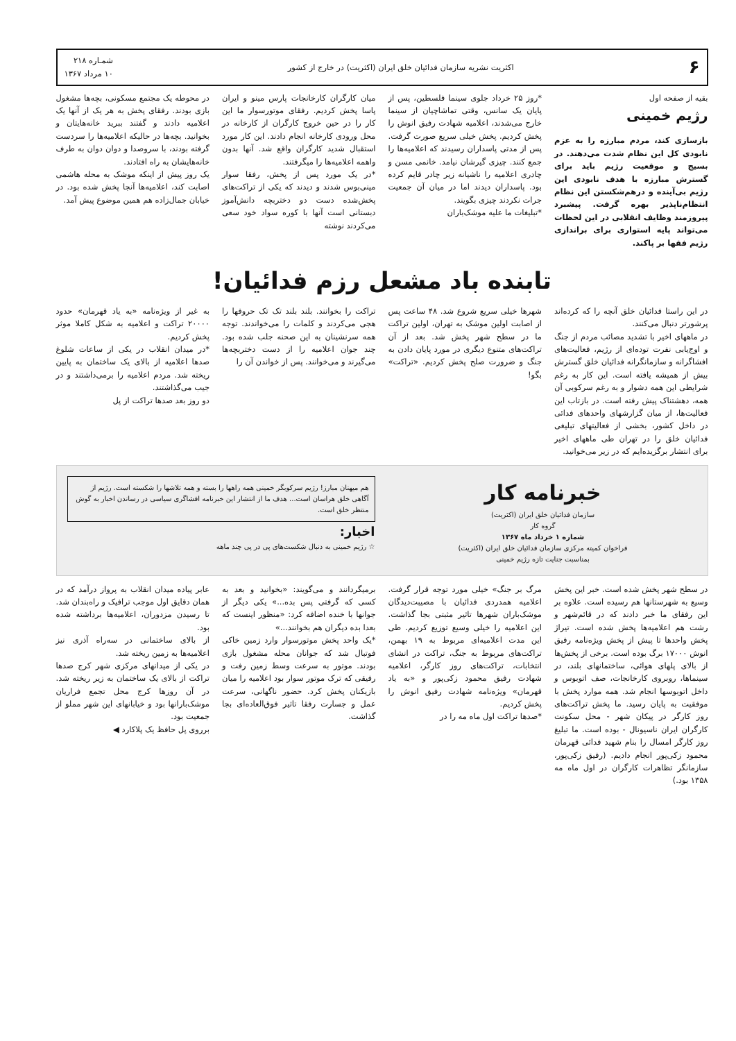۶ اکثریت نشریه سازمان فدائیان خلق ایران (اکثریت) در خارج از کشور شمـاره ۲۱۸
۱۰ مرداد ۱۳۶۷
بقیه از صفحه اول
رژیم خمینی
بازسازی کند، مردم مبارزه را به عزم نابودی کل این نظام شدت می‌دهند. در بسیج و موقعیت رژیم باید برای گسترش مبارزه با هدف نابودی این رژیم بی‌آینده و درهم‌شکستن این نظام انتظام‌ناپذیر بهره گرفت. پیشبرد پیروزمند وظایف انقلابی در این لحظات می‌تواند پایه استواری برای براندازی رژیم فقها بر پاکند.
*روز ۲۵ خرداد جلوی سینما فلسطین، پس از پایان یک سانس، وقتی تماشاچیان از سینما خارج می‌شدند، اعلامیه شهادت رفیق انوش را پخش کردیم. پخش خیلی سریع صورت گرفت. پس از مدتی پاسداران رسیدند که اعلامیه‌ها را جمع کنند. چیزی گیرشان نیامد. خانمی مسن و چادری اعلامیه را ناشیانه زیر چادر قایم کرده بود. پاسداران دیدند اما در میان آن جمعیت جرات نکردند چیزی بگویند.
*تبلیغات ما علیه موشک‌باران
میان کارگران کارخانجات پارس مینو و ایران پاسا پخش کردیم. رفقای موتورسوار ما این کار را در حین خروج کارگران از کارخانه در محل ورودی کارخانه انجام دادند. این کار مورد استقبال شدید کارگران واقع شد. آنها بدون واهمه اعلامیه‌ها را میگرفتند.
*در یک مورد پس از پخش، رفقا سوار مینی‌بوس شدند و دیدند که یکی از تراکت‌های پخش‌شده دست دو دختربچه دانش‌آموز دبستانی است آنها با کوره سواد خود سعی می‌کردند نوشته
در محوطه یک مجتمع مسکونی، بچه‌ها مشغول بازی بودند. رفقای پخش به هر یک از آنها یک اعلامیه دادند و گفتند ببرید خانه‌هایتان و بخوانید. بچه‌ها در حالیکه اعلامیه‌ها را سردست گرفته بودند، با سروصدا و دوان دوان به طرف خانه‌هایشان به راه افتادند.
یک روز پیش از اینکه موشک به محله هاشمی اصابت کند، اعلامیه‌ها آنجا پخش شده بود. در خیابان جمال‌زاده هم همین موضوع پیش آمد.
تابنده باد مشعل رزم فدائیان!
در این راستا فدائیان خلق آنچه را که کرده‌اند پرشورتر دنبال می‌کنند.
در ماههای اخیر با تشدید مصائب مردم از جنگ و اوج‌یابی نفرت توده‌ای از رژیم، فعالیت‌های افشاگرانه و سازمانگرانه فدائیان خلق گسترش بیش از همیشه یافته است. این کار به رغم شرایطی این همه دشوار و به رغم سرکوبی آن همه، دهشتناک پیش رفته است. در بازتاب این فعالیت‌ها، از میان گزارشهای واحدهای فدائی در داخل کشور، بخشی از فعالیتهای تبلیغی فدائیان خلق را در تهران طی ماههای اخیر برای انتشار برگزیده‌ایم که در زیر می‌خوانید.
شهرها خیلی سریع شروع شد. ۴۸ ساعت پس از اصابت اولین موشک به تهران، اولین تراکت ما در سطح شهر پخش شد. بعد از آن تراکت‌های متنوع دیگری در مورد پایان دادن به جنگ و ضرورت صلح پخش کردیم. «تراکت» بگو!
تراکت را بخوانند. بلند بلند تک تک حروفها را هجی می‌کردند و کلمات را می‌خواندند. توجه همه سرنشینان به این صحنه جلب شده بود. چند جوان اعلامیه را از دست دختربچه‌ها می‌گیرند و می‌خوانند. پس از خواندن آن را
به غیر از ویژه‌نامه «به یاد قهرمان» حدود ۲۰۰۰۰ تراکت و اعلامیه به شکل کاملا موثر پخش کردیم.
*در میدان انقلاب در یکی از ساعات شلوغ صدها اعلامیه از بالای یک ساختمان به پایین ریخته شد. مردم اعلامیه را برمی‌داشتند و در جیب می‌گذاشتند.
دو روز بعد صدها تراکت از پل
خبرنامه کار
سازمان فدائیان خلق ایران (اکثریت)
گروه کار
شماره ۱ خرداد ماه ۱۳۶۷
فراخوان کمیته مرکزی سازمان فدائیان خلق ایران (اکثریت)
بمناسبت جنایت تازه رژیم خمینی
هم میهنان مبارز! رژیم سرکوبگر خمینی همه راهها را بسته و همه تلاشها را شکسته است. رژیم از آگاهی خلق هراسان است... هدف ما از انتشار این خبرنامه افشاگری سیاسی در رساندن اخبار به گوش منتظر خلق است.
اخبار:
☆ رژیم خمینی به دنبال شکست‌های پی در پی چند ماهه
در سطح شهر پخش شده است. خبر این پخش وسیع به شهرستانها هم رسیده است. علاوه بر این رفقای ما خبر دادند که در قائم‌شهر و رشت هم اعلامیه‌ها پخش شده است. تیراژ پخش واحدها تا پیش از پخش ویژه‌نامه رفیق انوش ۱۷۰۰۰ برگ بوده است. برخی از پخش‌ها از بالای پلهای هوائی، ساختمانهای بلند، در سینماها، روبروی کارخانجات، صف اتوبوس و داخل اتوبوسها انجام شد. همه موارد پخش با موفقیت به پایان رسید. ما پخش تراکت‌های روز کارگر در پیکان شهر - محل سکونت کارگران ایران ناسیونال - بوده است. ما تبلیغ روز کارگر امسال را بنام شهید فدائی قهرمان محمود زکی‌پور انجام دادیم. (رفیق زکی‌پور، سازمانگر تظاهرات کارگران در اول ماه مه ۱۳۵۸ بود.)
مرگ بر جنگ» خیلی مورد توجه قرار گرفت. اعلامیه همدردی فدائیان با مصیبت‌دیدگان موشک‌باران شهرها تاثیر مثبتی بجا گذاشت. این اعلامیه را خیلی وسیع توزیع کردیم. طی این مدت اعلامیه‌ای مربوط به ۱۹ بهمن، تراکت‌های مربوط به جنگ، تراکت در انشای انتخابات، تراکت‌های روز کارگر، اعلامیه شهادت رفیق محمود زکی‌پور و «به یاد قهرمان» ویژه‌نامه شهادت رفیق انوش را پخش کردیم.
*صدها تراکت اول ماه مه را در
برمیگردانند و می‌گویند: «بخوانید و بعد به کسی که گرفتی پس بده...» یکی دیگر از جوانها با خنده اضافه کرد: «منظور اینست که بعدا بده دیگران هم بخوانند...»
*یک واحد پخش موتورسوار وارد زمین خاکی فوتبال شد که جوانان محله مشغول بازی بودند. موتور به سرعت وسط زمین رفت و رفیقی که ترک موتور سوار بود اعلامیه را میان بازیکنان پخش کرد. حضور ناگهانی، سرعت عمل و جسارت رفقا تاثیر فوق‌العاده‌ای بجا گذاشت.
عابر پیاده میدان انقلاب به پرواز درآمد که در همان دقایق اول موجب ترافیک و راه‌بندان شد. تا رسیدن مزدوران، اعلامیه‌ها برداشته شده بود.
از بالای ساختمانی در سه‌راه آذری نیز اعلامیه‌ها به زمین ریخته شد.
در یکی از میدانهای مرکزی شهر کرج صدها تراکت از بالای یک ساختمان به زیر ریخته شد. در آن روزها کرج محل تجمع فراریان موشک‌بارانها بود و خیابانهای این شهر مملو از جمعیت بود.
برروی پل حافظ یک پلاکارد ◀